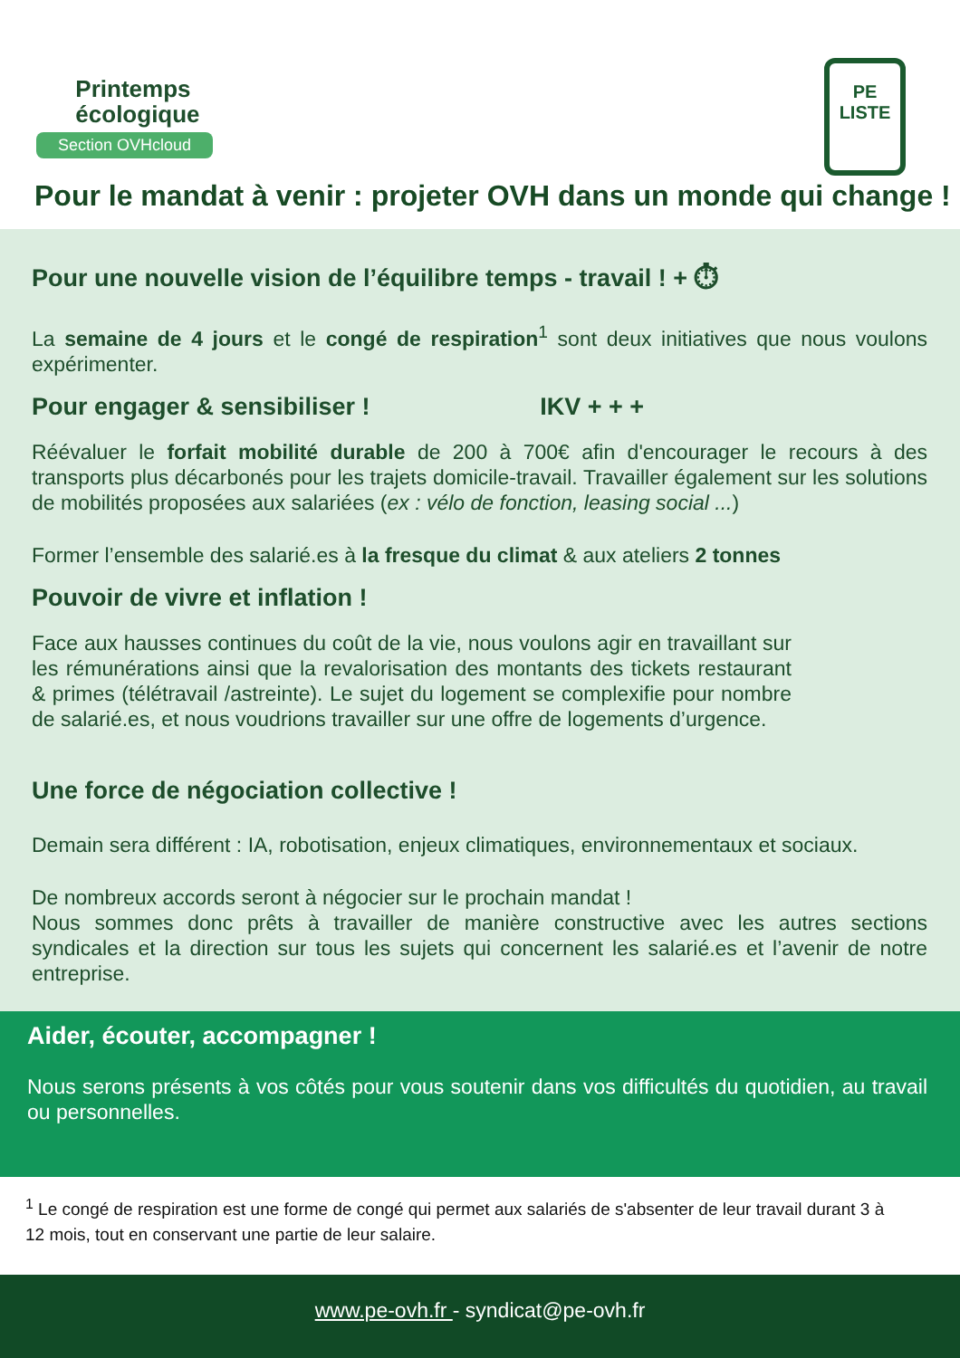Printemps
écologique
Section OVHcloud
PE
LISTE
Pour le mandat à venir : projeter OVH dans un monde qui change !
Pour une nouvelle vision de l’équilibre temps - travail ! + ⏱
La semaine de 4 jours et le congé de respiration<sup>1</sup> sont deux initiatives que nous voulons expérimenter.
Pour engager & sensibiliser ! IKV + + +
Réévaluer le forfait mobilité durable de 200 à 700€ afin d'encourager le recours à des transports plus décarbonés pour les trajets domicile-travail. Travailler également sur les solutions de mobilités proposées aux salariées (ex : vélo de fonction, leasing social ...)
Former l’ensemble des salarié.es à la fresque du climat & aux ateliers 2 tonnes
Pouvoir de vivre et inflation !
Face aux hausses continues du coût de la vie, nous voulons agir en travaillant sur les rémunérations ainsi que la revalorisation des montants des tickets restaurant & primes (télétravail /astreinte). Le sujet du logement se complexifie pour nombre de salarié.es, et nous voudrions travailler sur une offre de logements d’urgence.
Une force de négociation collective !
Demain sera différent : IA, robotisation, enjeux climatiques, environnementaux et sociaux.
De nombreux accords seront à négocier sur le prochain mandat !
Nous sommes donc prêts à travailler de manière constructive avec les autres sections syndicales et la direction sur tous les sujets qui concernent les salarié.es et l’avenir de notre entreprise.
Aider, écouter, accompagner !
Nous serons présents à vos côtés pour vous soutenir dans vos difficultés du quotidien, au travail ou personnelles.
<sup>1</sup> Le congé de respiration est une forme de congé qui permet aux salariés de s'absenter de leur travail durant 3 à 12 mois, tout en conservant une partie de leur salaire.
www.pe-ovh.fr - syndicat@pe-ovh.fr